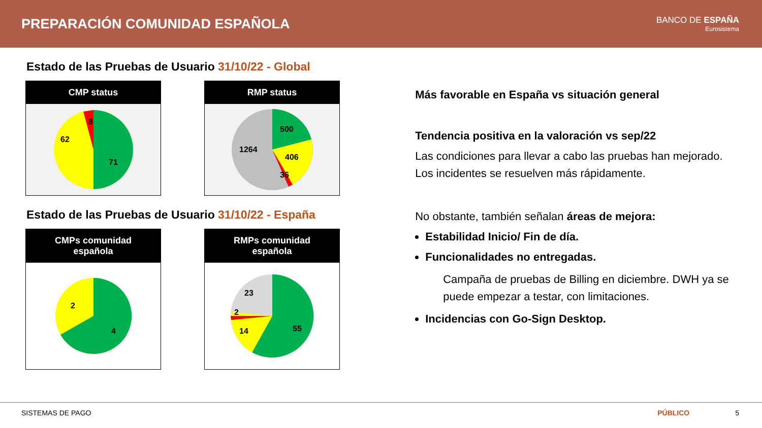PREPARACIÓN COMUNIDAD ESPAÑOLA
BANCO DE ESPAÑA
Eurosistema
Estado de las Pruebas de Usuario 31/10/22 - Global
CMP status
8
62
71
RMP status
500
1264
406
36
Estado de las Pruebas de Usuario 31/10/22 - España
CMPs comunidad
española
2
4
RMPs comunidad
española
23
2
14
55
Más favorable en España vs situación general
Tendencia positiva en la valoración vs sep/22
Las condiciones para llevar a cabo las pruebas han mejorado. Los incidentes se resuelven más rápidamente.
No obstante, también señalan áreas de mejora:
Estabilidad Inicio/ Fin de día.
Funcionalidades no entregadas.
Campaña de pruebas de Billing en diciembre. DWH ya se puede empezar a testar, con limitaciones.
Incidencias con Go-Sign Desktop.
SISTEMAS DE PAGO PÚBLICO 5